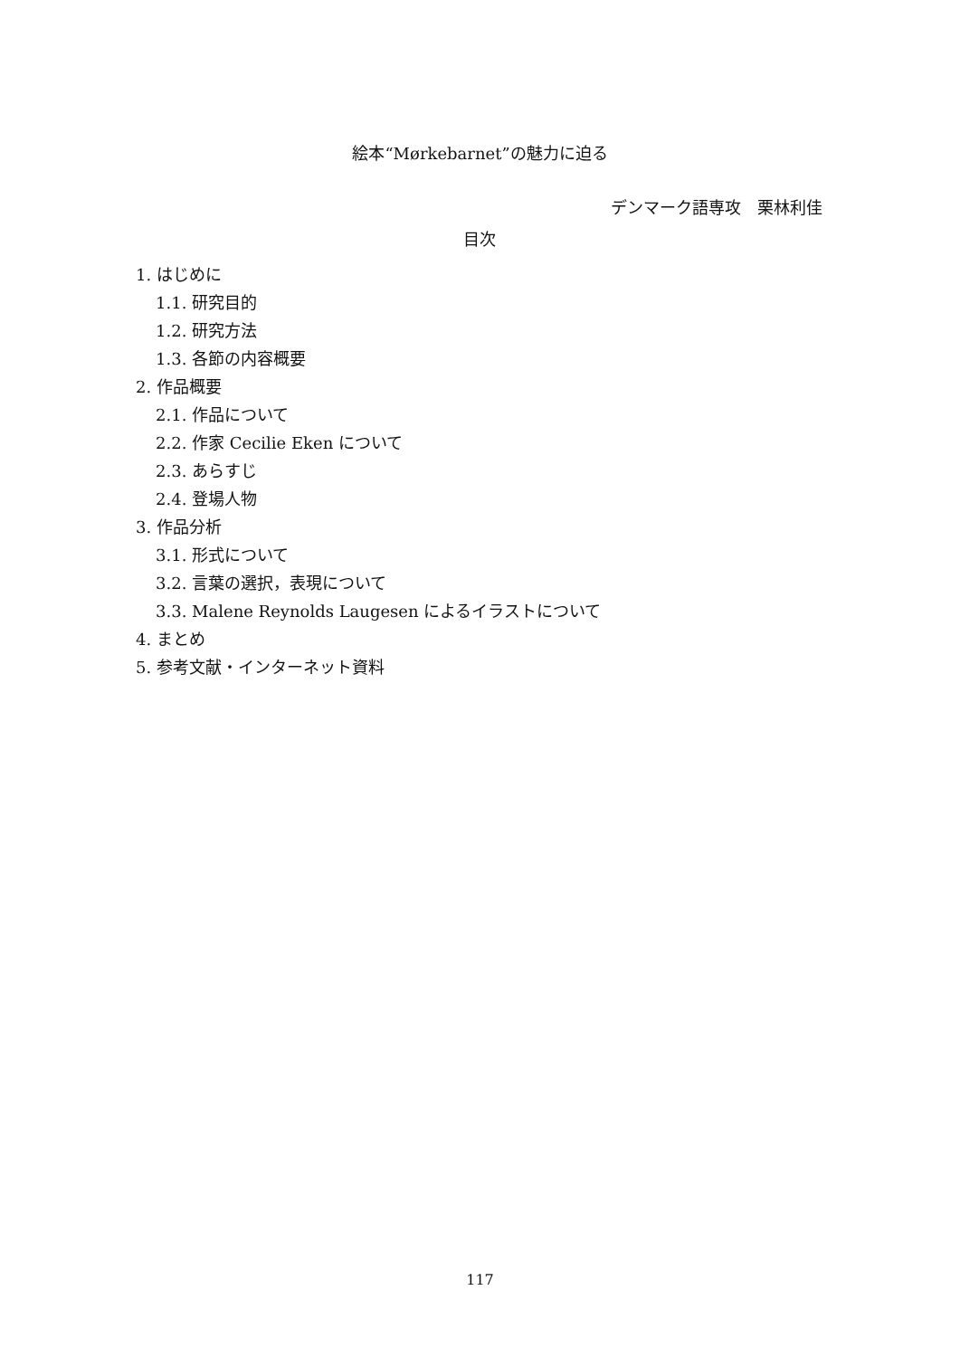絵本“Mørkebarnet”の魅力に迫る
デンマーク語専攻　栗林利佳
目次
1. はじめに
1.1. 研究目的
1.2. 研究方法
1.3. 各節の内容概要
2. 作品概要
2.1. 作品について
2.2. 作家 Cecilie Eken について
2.3. あらすじ
2.4. 登場人物
3. 作品分析
3.1. 形式について
3.2. 言葉の選択，表現について
3.3. Malene Reynolds Laugesen によるイラストについて
4. まとめ
5. 参考文献・インターネット資料
117